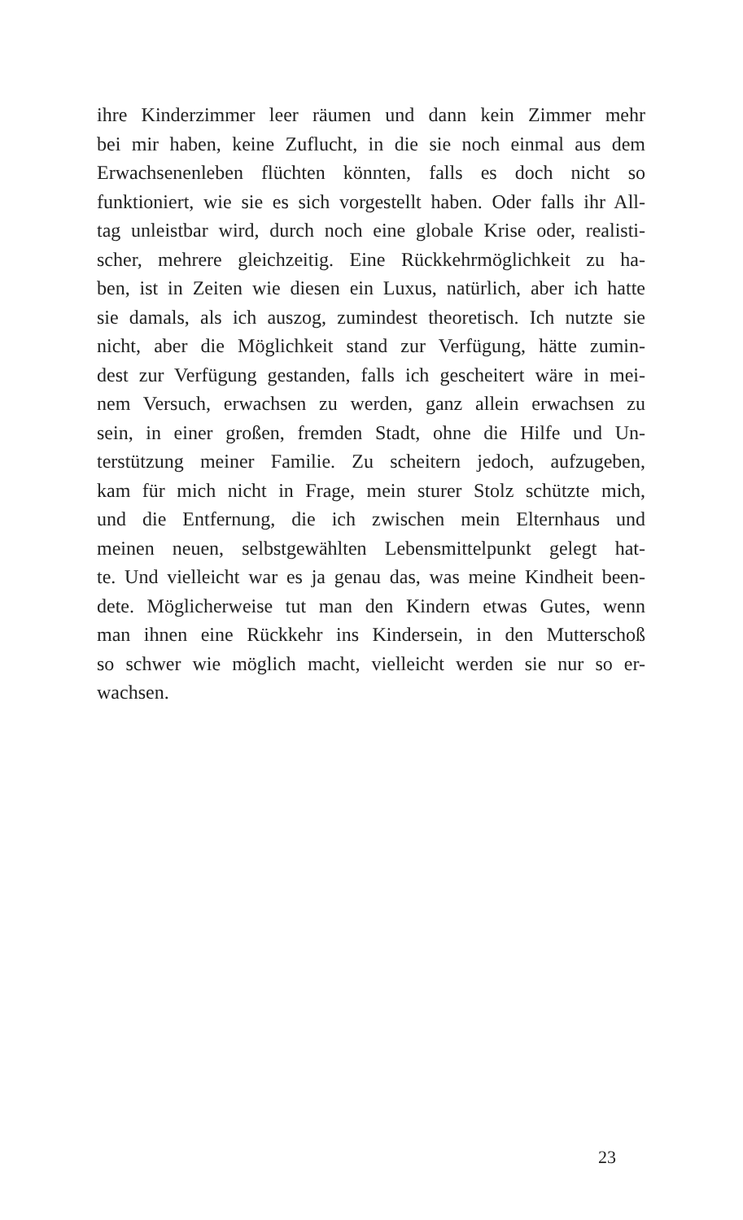ihre Kinderzimmer leer räumen und dann kein Zimmer mehr
bei mir haben, keine Zuflucht, in die sie noch einmal aus dem
Erwachsenenleben flüchten könnten, falls es doch nicht so
funktioniert, wie sie es sich vorgestellt haben. Oder falls ihr All-
tag unleistbar wird, durch noch eine globale Krise oder, realisti-
scher, mehrere gleichzeitig. Eine Rückkehrmöglichkeit zu ha-
ben, ist in Zeiten wie diesen ein Luxus, natürlich, aber ich hatte
sie damals, als ich auszog, zumindest theoretisch. Ich nutzte sie
nicht, aber die Möglichkeit stand zur Verfügung, hätte zumin-
dest zur Verfügung gestanden, falls ich gescheitert wäre in mei-
nem Versuch, erwachsen zu werden, ganz allein erwachsen zu
sein, in einer großen, fremden Stadt, ohne die Hilfe und Un-
terstützung meiner Familie. Zu scheitern jedoch, aufzugeben,
kam für mich nicht in Frage, mein sturer Stolz schützte mich,
und die Entfernung, die ich zwischen mein Elternhaus und
meinen neuen, selbstgewählten Lebensmittelpunkt gelegt hat-
te. Und vielleicht war es ja genau das, was meine Kindheit been-
dete. Möglicherweise tut man den Kindern etwas Gutes, wenn
man ihnen eine Rückkehr ins Kindersein, in den Mutterschoß
so schwer wie möglich macht, vielleicht werden sie nur so er-
wachsen.
23